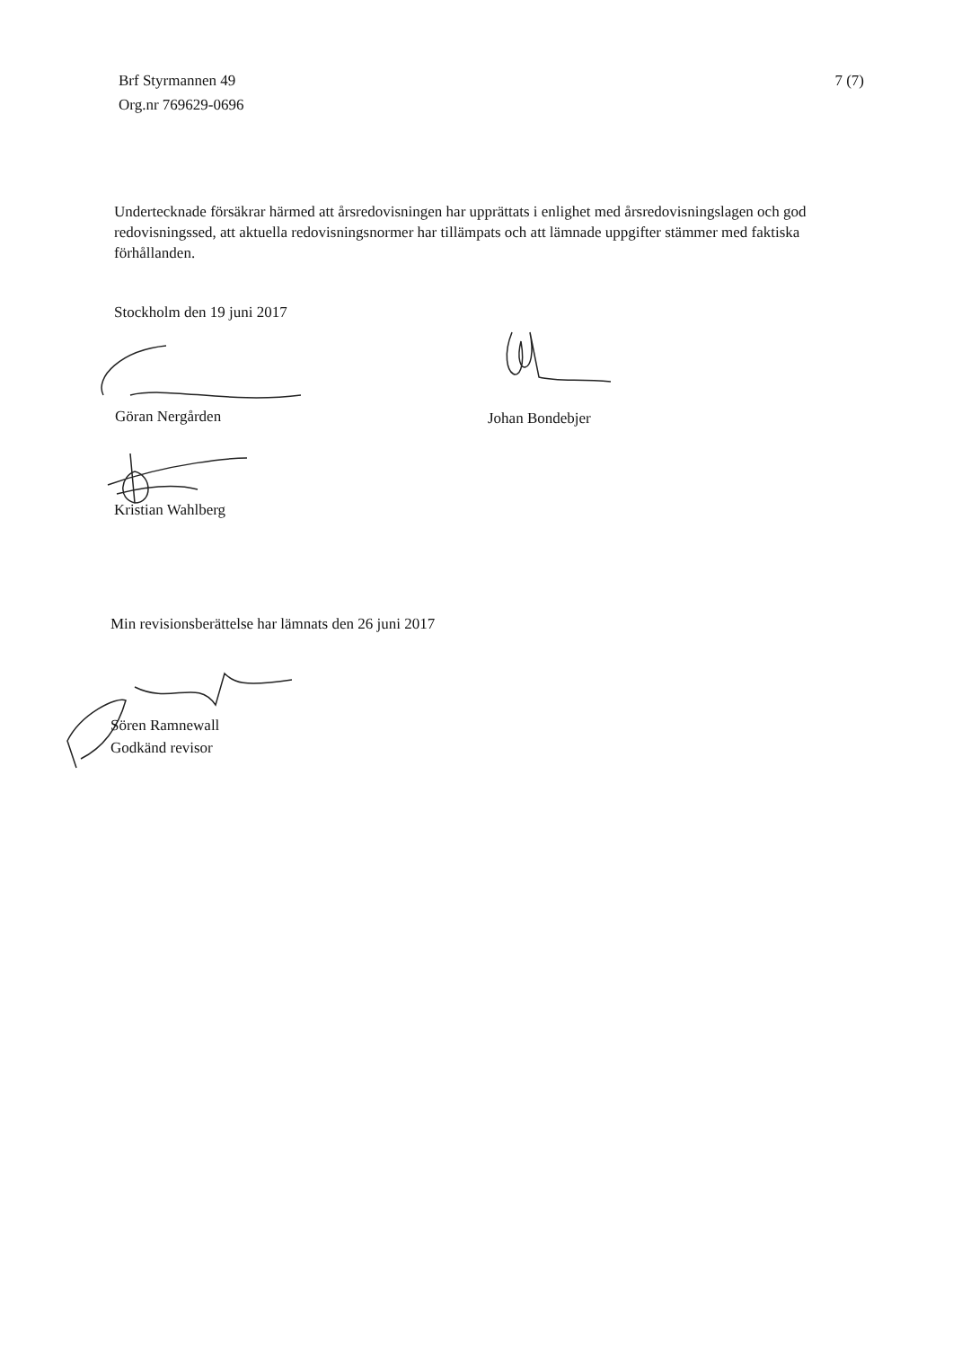Brf Styrmannen 49
Org.nr 769629-0696
7 (7)
Undertecknade försäkrar härmed att årsredovisningen har upprättats i enlighet med årsredovisningslagen och god redovisningssed, att aktuella redovisningsnormer har tillämpats och att lämnade uppgifter stämmer med faktiska förhållanden.
Stockholm den 19 juni 2017
Göran Nergården Johan Bondebjer
Kristian Wahlberg
Min revisionsberättelse har lämnats den 26 juni 2017
Sören Ramnewall
Godkänd revisor